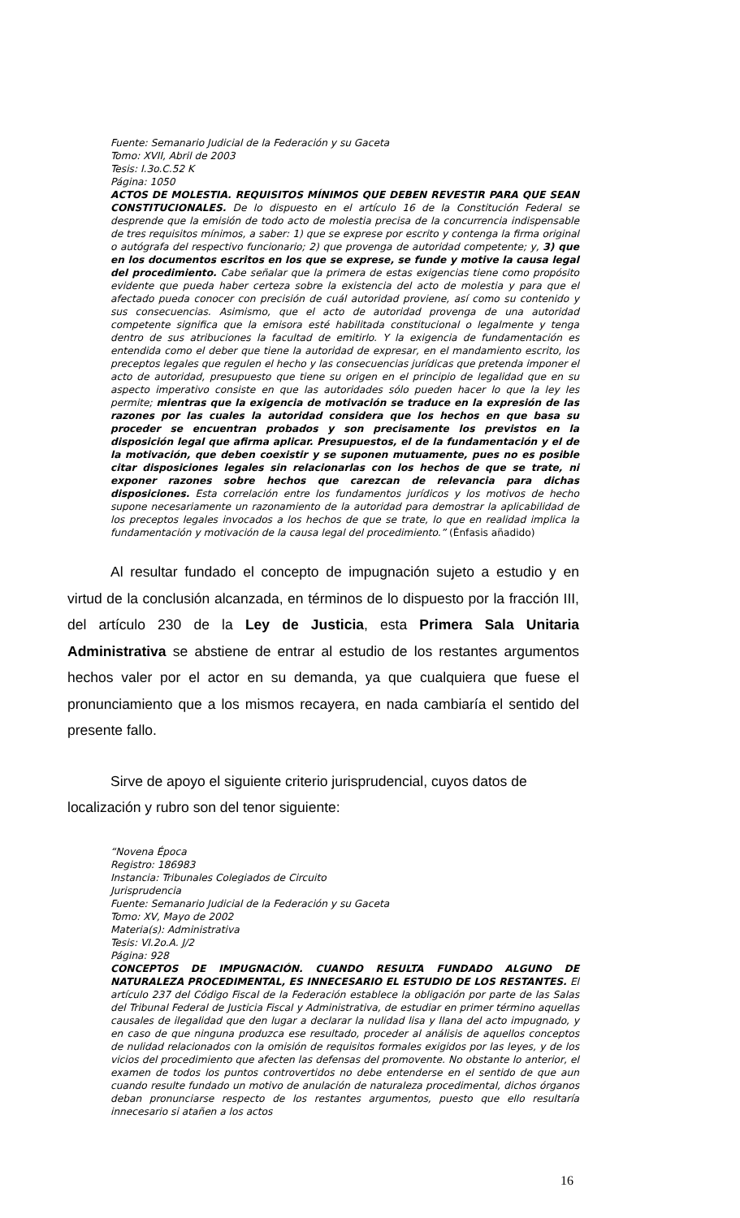Fuente: Semanario Judicial de la Federación y su Gaceta
Tomo: XVII, Abril de 2003
Tesis: I.3o.C.52 K
Página: 1050
ACTOS DE MOLESTIA. REQUISITOS MÍNIMOS QUE DEBEN REVESTIR PARA QUE SEAN CONSTITUCIONALES. De lo dispuesto en el artículo 16 de la Constitución Federal se desprende que la emisión de todo acto de molestia precisa de la concurrencia indispensable de tres requisitos mínimos, a saber: 1) que se exprese por escrito y contenga la firma original o autógrafa del respectivo funcionario; 2) que provenga de autoridad competente; y, 3) que en los documentos escritos en los que se exprese, se funde y motive la causa legal del procedimiento. Cabe señalar que la primera de estas exigencias tiene como propósito evidente que pueda haber certeza sobre la existencia del acto de molestia y para que el afectado pueda conocer con precisión de cuál autoridad proviene, así como su contenido y sus consecuencias. Asimismo, que el acto de autoridad provenga de una autoridad competente significa que la emisora esté habilitada constitucional o legalmente y tenga dentro de sus atribuciones la facultad de emitirlo. Y la exigencia de fundamentación es entendida como el deber que tiene la autoridad de expresar, en el mandamiento escrito, los preceptos legales que regulen el hecho y las consecuencias jurídicas que pretenda imponer el acto de autoridad, presupuesto que tiene su origen en el principio de legalidad que en su aspecto imperativo consiste en que las autoridades sólo pueden hacer lo que la ley les permite; mientras que la exigencia de motivación se traduce en la expresión de las razones por las cuales la autoridad considera que los hechos en que basa su proceder se encuentran probados y son precisamente los previstos en la disposición legal que afirma aplicar. Presupuestos, el de la fundamentación y el de la motivación, que deben coexistir y se suponen mutuamente, pues no es posible citar disposiciones legales sin relacionarlas con los hechos de que se trate, ni exponer razones sobre hechos que carezcan de relevancia para dichas disposiciones. Esta correlación entre los fundamentos jurídicos y los motivos de hecho supone necesariamente un razonamiento de la autoridad para demostrar la aplicabilidad de los preceptos legales invocados a los hechos de que se trate, lo que en realidad implica la fundamentación y motivación de la causa legal del procedimiento.” (Énfasis añadido)
Al resultar fundado el concepto de impugnación sujeto a estudio y en virtud de la conclusión alcanzada, en términos de lo dispuesto por la fracción III, del artículo 230 de la Ley de Justicia, esta Primera Sala Unitaria Administrativa se abstiene de entrar al estudio de los restantes argumentos hechos valer por el actor en su demanda, ya que cualquiera que fuese el pronunciamiento que a los mismos recayera, en nada cambiaría el sentido del presente fallo.
Sirve de apoyo el siguiente criterio jurisprudencial, cuyos datos de localización y rubro son del tenor siguiente:
“Novena Época
Registro: 186983
Instancia: Tribunales Colegiados de Circuito
Jurisprudencia
Fuente: Semanario Judicial de la Federación y su Gaceta
Tomo: XV, Mayo de 2002
Materia(s): Administrativa
Tesis: VI.2o.A. J/2
Página: 928
CONCEPTOS DE IMPUGNACIÓN. CUANDO RESULTA FUNDADO ALGUNO DE NATURALEZA PROCEDIMENTAL, ES INNECESARIO EL ESTUDIO DE LOS RESTANTES. El artículo 237 del Código Fiscal de la Federación establece la obligación por parte de las Salas del Tribunal Federal de Justicia Fiscal y Administrativa, de estudiar en primer término aquellas causales de ilegalidad que den lugar a declarar la nulidad lisa y llana del acto impugnado, y en caso de que ninguna produzca ese resultado, proceder al análisis de aquellos conceptos de nulidad relacionados con la omisión de requisitos formales exigidos por las leyes, y de los vicios del procedimiento que afecten las defensas del promovente. No obstante lo anterior, el examen de todos los puntos controvertidos no debe entenderse en el sentido de que aun cuando resulte fundado un motivo de anulación de naturaleza procedimental, dichos órganos deban pronunciarse respecto de los restantes argumentos, puesto que ello resultaría innecesario si atañen a los actos
16